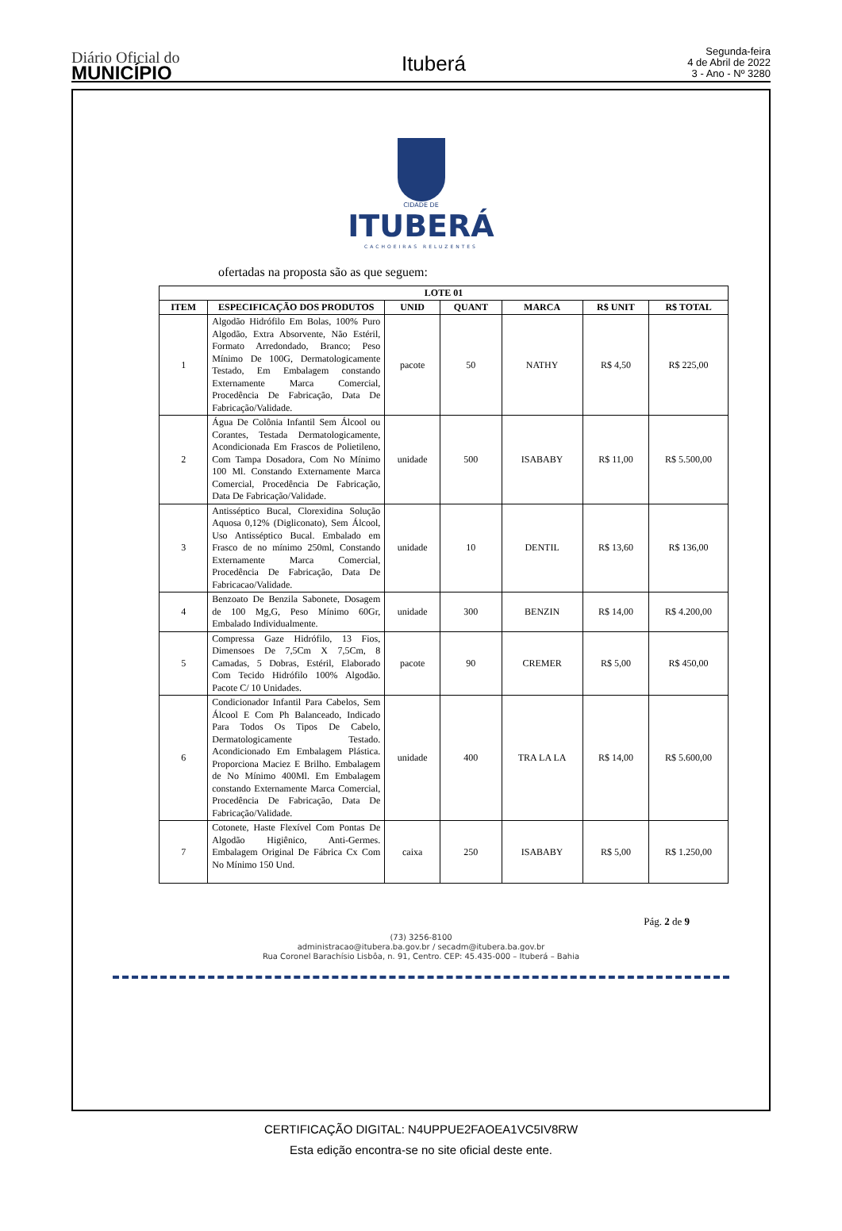Diário Oficial do
MUNICÍPIO
Ituberá
Segunda-feira
4 de Abril de 2022
3 - Ano - Nº 3280
CIDADE DE
ITUBERÁ
CACHOEIRAS RELUZENTES
ofertadas na proposta são as que seguem:
| LOTE 01 | | | | | | |
| --- | --- | --- | --- | --- | --- | --- |
| ITEM | ESPECIFICAÇÃO DOS PRODUTOS | UNID | QUANT | MARCA | R$ UNIT | R$ TOTAL |
| 1 | Algodão Hidrófilo Em Bolas, 100% Puro Algodão, Extra Absorvente, Não Estéril, Formato Arredondado, Branco; Peso Mínimo De 100G, Dermatologicamente Testado, Em Embalagem constando Externamente Marca Comercial, Procedência De Fabricação, Data De Fabricação/Validade. | pacote | 50 | NATHY | R$ 4,50 | R$ 225,00 |
| 2 | Água De Colônia Infantil Sem Álcool ou Corantes, Testada Dermatologicamente, Acondicionada Em Frascos de Polietileno, Com Tampa Dosadora, Com No Mínimo 100 Ml. Constando Externamente Marca Comercial, Procedência De Fabricação, Data De Fabricação/Validade. | unidade | 500 | ISABABY | R$ 11,00 | R$ 5.500,00 |
| 3 | Antisséptico Bucal, Clorexidina Solução Aquosa 0,12% (Digliconato), Sem Álcool, Uso Antisséptico Bucal. Embalado em Frasco de no mínimo 250ml, Constando Externamente Marca Comercial, Procedência De Fabricação, Data De Fabricacao/Validade. | unidade | 10 | DENTIL | R$ 13,60 | R$ 136,00 |
| 4 | Benzoato De Benzila Sabonete, Dosagem de 100 Mg,G, Peso Mínimo 60Gr, Embalado Individualmente. | unidade | 300 | BENZIN | R$ 14,00 | R$ 4.200,00 |
| 5 | Compressa Gaze Hidrófilo, 13 Fios, Dimensoes De 7,5Cm X 7,5Cm, 8 Camadas, 5 Dobras, Estéril, Elaborado Com Tecido Hidrófilo 100% Algodão. Pacote C/ 10 Unidades. | pacote | 90 | CREMER | R$ 5,00 | R$ 450,00 |
| 6 | Condicionador Infantil Para Cabelos, Sem Álcool E Com Ph Balanceado, Indicado Para Todos Os Tipos De Cabelo, Dermatologicamente Testado. Acondicionado Em Embalagem Plástica. Proporciona Maciez E Brilho. Embalagem de No Mínimo 400Ml. Em Embalagem constando Externamente Marca Comercial, Procedência De Fabricação, Data De Fabricação/Validade. | unidade | 400 | TRA LA LA | R$ 14,00 | R$ 5.600,00 |
| 7 | Cotonete, Haste Flexível Com Pontas De Algodão Higiênico, Anti-Germes. Embalagem Original De Fábrica Cx Com No Mínimo 150 Und. | caixa | 250 | ISABABY | R$ 5,00 | R$ 1.250,00 |
Pág. 2 de 9
(73) 3256-8100
administracao@itubera.ba.gov.br / secadm@itubera.ba.gov.br
Rua Coronel Barachísio Lisbôa, n. 91, Centro. CEP: 45.435-000 – Ituberá – Bahia
CERTIFICAÇÃO DIGITAL: N4UPPUE2FAOEA1VC5IV8RW
Esta edição encontra-se no site oficial deste ente.